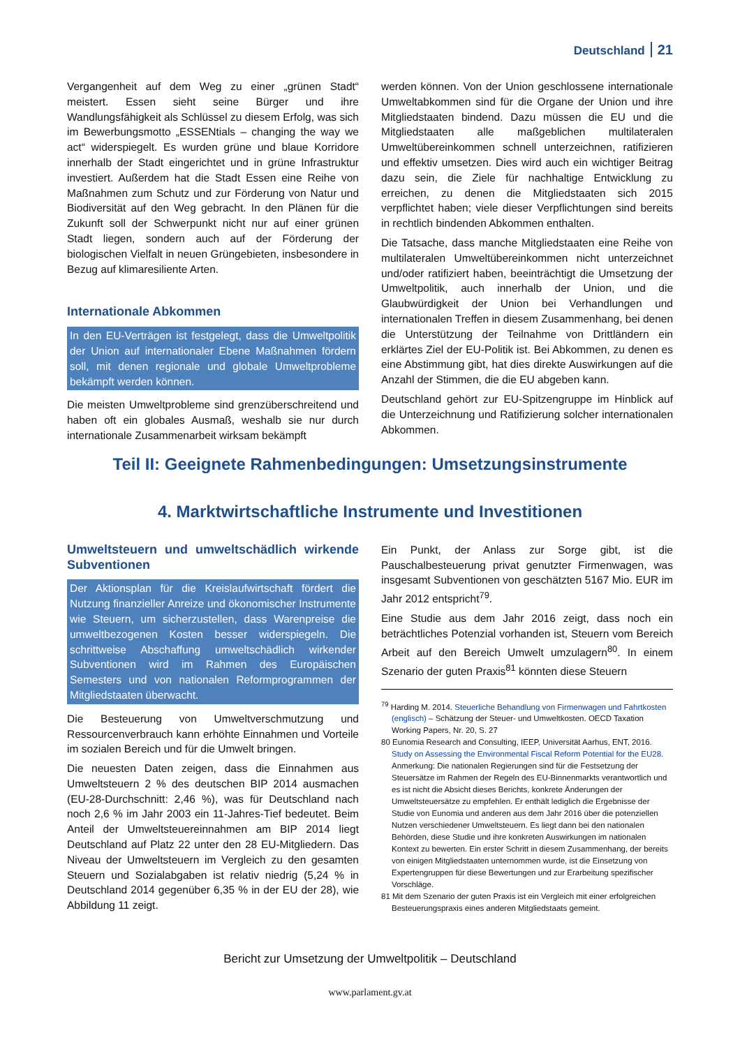Deutschland 21
Vergangenheit auf dem Weg zu einer „grünen Stadt“ meistert. Essen sieht seine Bürger und ihre Wandlungsfähigkeit als Schlüssel zu diesem Erfolg, was sich im Bewerbungsmotto „ESSENtials – changing the way we act“ widerspiegelt. Es wurden grüne und blaue Korridore innerhalb der Stadt eingerichtet und in grüne Infrastruktur investiert. Außerdem hat die Stadt Essen eine Reihe von Maßnahmen zum Schutz und zur Förderung von Natur und Biodiversität auf den Weg gebracht. In den Plänen für die Zukunft soll der Schwerpunkt nicht nur auf einer grünen Stadt liegen, sondern auch auf der Förderung der biologischen Vielfalt in neuen Grüngebieten, insbesondere in Bezug auf klimaresiliente Arten.
Internationale Abkommen
In den EU-Verträgen ist festgelegt, dass die Umweltpolitik der Union auf internationaler Ebene Maßnahmen fördern soll, mit denen regionale und globale Umweltprobleme bekämpft werden können.
Die meisten Umweltprobleme sind grenzüberschreitend und haben oft ein globales Ausmaß, weshalb sie nur durch internationale Zusammenarbeit wirksam bekämpft
werden können. Von der Union geschlossene internationale Umweltabkommen sind für die Organe der Union und ihre Mitgliedstaaten bindend. Dazu müssen die EU und die Mitgliedstaaten alle maßgeblichen multilateralen Umweltübereinkommen schnell unterzeichnen, ratifizieren und effektiv umsetzen. Dies wird auch ein wichtiger Beitrag dazu sein, die Ziele für nachhaltige Entwicklung zu erreichen, zu denen die Mitgliedstaaten sich 2015 verpflichtet haben; viele dieser Verpflichtungen sind bereits in rechtlich bindenden Abkommen enthalten.
Die Tatsache, dass manche Mitgliedstaaten eine Reihe von multilateralen Umweltübereinkommen nicht unterzeichnet und/oder ratifiziert haben, beeinträchtigt die Umsetzung der Umweltpolitik, auch innerhalb der Union, und die Glaubwürdigkeit der Union bei Verhandlungen und internationalen Treffen in diesem Zusammenhang, bei denen die Unterstützung der Teilnahme von Drittländern ein erklärtes Ziel der EU-Politik ist. Bei Abkommen, zu denen es eine Abstimmung gibt, hat dies direkte Auswirkungen auf die Anzahl der Stimmen, die die EU abgeben kann.
Deutschland gehört zur EU-Spitzengruppe im Hinblick auf die Unterzeichnung und Ratifizierung solcher internationalen Abkommen.
Teil II: Geeignete Rahmenbedingungen: Umsetzungsinstrumente
4. Marktwirtschaftliche Instrumente und Investitionen
Umweltsteuern und umweltschädlich wirkende Subventionen
Der Aktionsplan für die Kreislaufwirtschaft fördert die Nutzung finanzieller Anreize und ökonomischer Instrumente wie Steuern, um sicherzustellen, dass Warenpreise die umweltbezogenen Kosten besser widerspiegeln. Die schrittweise Abschaffung umweltschädlich wirkender Subventionen wird im Rahmen des Europäischen Semesters und von nationalen Reformprogrammen der Mitgliedstaaten überwacht.
Die Besteuerung von Umweltverschmutzung und Ressourcenverbrauch kann erhöhte Einnahmen und Vorteile im sozialen Bereich und für die Umwelt bringen.
Die neuesten Daten zeigen, dass die Einnahmen aus Umweltsteuern 2 % des deutschen BIP 2014 ausmachen (EU-28-Durchschnitt: 2,46 %), was für Deutschland nach noch 2,6 % im Jahr 2003 ein 11-Jahres-Tief bedeutet. Beim Anteil der Umweltsteuereinnahmen am BIP 2014 liegt Deutschland auf Platz 22 unter den 28 EU-Mitgliedern. Das Niveau der Umweltsteuern im Vergleich zu den gesamten Steuern und Sozialabgaben ist relativ niedrig (5,24 % in Deutschland 2014 gegenüber 6,35 % in der EU der 28), wie Abbildung 11 zeigt.
Ein Punkt, der Anlass zur Sorge gibt, ist die Pauschalbesteuerung privat genutzter Firmenwagen, was insgesamt Subventionen von geschätzten 5167 Mio. EUR im Jahr 2012 entspricht<sup>79</sup>.
Eine Studie aus dem Jahr 2016 zeigt, dass noch ein beträchtliches Potenzial vorhanden ist, Steuern vom Bereich Arbeit auf den Bereich Umwelt umzulagern<sup>80</sup>. In einem Szenario der guten Praxis<sup>81</sup> könnten diese Steuern
<sup>79</sup> Harding M. 2014. Steuerliche Behandlung von Firmenwagen und Fahrtkosten (englisch) – Schätzung der Steuer- und Umweltkosten. OECD Taxation Working Papers, Nr. 20, S. 27
80 Eunomia Research and Consulting, IEEP, Universität Aarhus, ENT, 2016. Study on Assessing the Environmental Fiscal Reform Potential for the EU28. Anmerkung: Die nationalen Regierungen sind für die Festsetzung der Steuersätze im Rahmen der Regeln des EU-Binnenmarkts verantwortlich und es ist nicht die Absicht dieses Berichts, konkrete Änderungen der Umweltsteuersätze zu empfehlen. Er enthält lediglich die Ergebnisse der Studie von Eunomia und anderen aus dem Jahr 2016 über die potenziellen Nutzen verschiedener Umweltsteuern. Es liegt dann bei den nationalen Behörden, diese Studie und ihre konkreten Auswirkungen im nationalen Kontext zu bewerten. Ein erster Schritt in diesem Zusammenhang, der bereits von einigen Mitgliedstaaten unternommen wurde, ist die Einsetzung von Expertengruppen für diese Bewertungen und zur Erarbeitung spezifischer Vorschläge.
81 Mit dem Szenario der guten Praxis ist ein Vergleich mit einer erfolgreichen Besteuerungspraxis eines anderen Mitgliedstaats gemeint.
Bericht zur Umsetzung der Umweltpolitik – Deutschland
www.parlament.gv.at